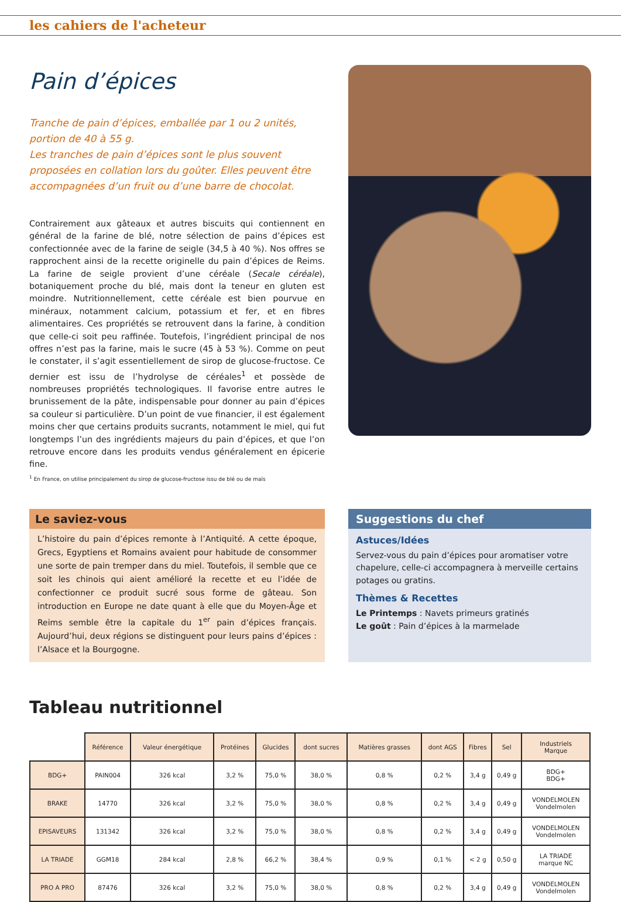les cahiers de l'acheteur
Pain d’épices
Tranche de pain d’épices, emballée par 1 ou 2 unités, portion de 40 à 55 g.
Les tranches de pain d’épices sont le plus souvent proposées en collation lors du goûter. Elles peuvent être accompagnées d’un fruit ou d’une barre de chocolat.
Contrairement aux gâteaux et autres biscuits qui contiennent en général de la farine de blé, notre sélection de pains d’épices est confectionnée avec de la farine de seigle (34,5 à 40 %). Nos offres se rapprochent ainsi de la recette originelle du pain d’épices de Reims. La farine de seigle provient d’une céréale (Secale céréale), botaniquement proche du blé, mais dont la teneur en gluten est moindre. Nutritionnellement, cette céréale est bien pourvue en minéraux, notamment calcium, potassium et fer, et en fibres alimentaires. Ces propriétés se retrouvent dans la farine, à condition que celle-ci soit peu raffinée. Toutefois, l’ingrédient principal de nos offres n’est pas la farine, mais le sucre (45 à 53 %). Comme on peut le constater, il s’agit essentiellement de sirop de glucose-fructose. Ce dernier est issu de l’hydrolyse de céréales<sup>1</sup> et possède de nombreuses propriétés technologiques. Il favorise entre autres le brunissement de la pâte, indispensable pour donner au pain d’épices sa couleur si particulière. D’un point de vue financier, il est également moins cher que certains produits sucrants, notamment le miel, qui fut longtemps l’un des ingrédients majeurs du pain d’épices, et que l’on retrouve encore dans les produits vendus généralement en épicerie fine.
<sup>1</sup> En France, on utilise principalement du sirop de glucose-fructose issu de blé ou de maïs
Le saviez-vous
L’histoire du pain d’épices remonte à l’Antiquité. A cette époque, Grecs, Egyptiens et Romains avaient pour habitude de consommer une sorte de pain tremper dans du miel. Toutefois, il semble que ce soit les chinois qui aient amélioré la recette et eu l’idée de confectionner ce produit sucré sous forme de gâteau. Son introduction en Europe ne date quant à elle que du Moyen-Âge et Reims semble être la capitale du 1<sup>er</sup> pain d’épices français. Aujourd’hui, deux régions se distinguent pour leurs pains d’épices : l’Alsace et la Bourgogne.
Suggestions du chef
Astuces/Idées
Servez-vous du pain d’épices pour aromatiser votre chapelure, celle-ci accompagnera à merveille certains potages ou gratins.
Thèmes & Recettes
Le Printemps : Navets primeurs gratinés
Le goût : Pain d’épices à la marmelade
Tableau nutritionnel
| | Référence | Valeur énergétique | Protéines | Glucides | dont sucres | Matières grasses | dont AGS | Fibres | Sel | Industriels Marque |
| --- | --- | --- | --- | --- | --- | --- | --- | --- | --- | --- |
| BDG+ | PAIN004 | 326 kcal | 3,2 % | 75,0 % | 38,0 % | 0,8 % | 0,2 % | 3,4 g | 0,49 g | BDG+ BDG+ |
| BRAKE | 14770 | 326 kcal | 3,2 % | 75,0 % | 38,0 % | 0,8 % | 0,2 % | 3,4 g | 0,49 g | VONDELMOLEN Vondelmolen |
| EPISAVEURS | 131342 | 326 kcal | 3,2 % | 75,0 % | 38,0 % | 0,8 % | 0,2 % | 3,4 g | 0,49 g | VONDELMOLEN Vondelmolen |
| LA TRIADE | GGM18 | 284 kcal | 2,8 % | 66,2 % | 38,4 % | 0,9 % | 0,1 % | < 2 g | 0,50 g | LA TRIADE marque NC |
| PRO A PRO | 87476 | 326 kcal | 3,2 % | 75,0 % | 38,0 % | 0,8 % | 0,2 % | 3,4 g | 0,49 g | VONDELMOLEN Vondelmolen |